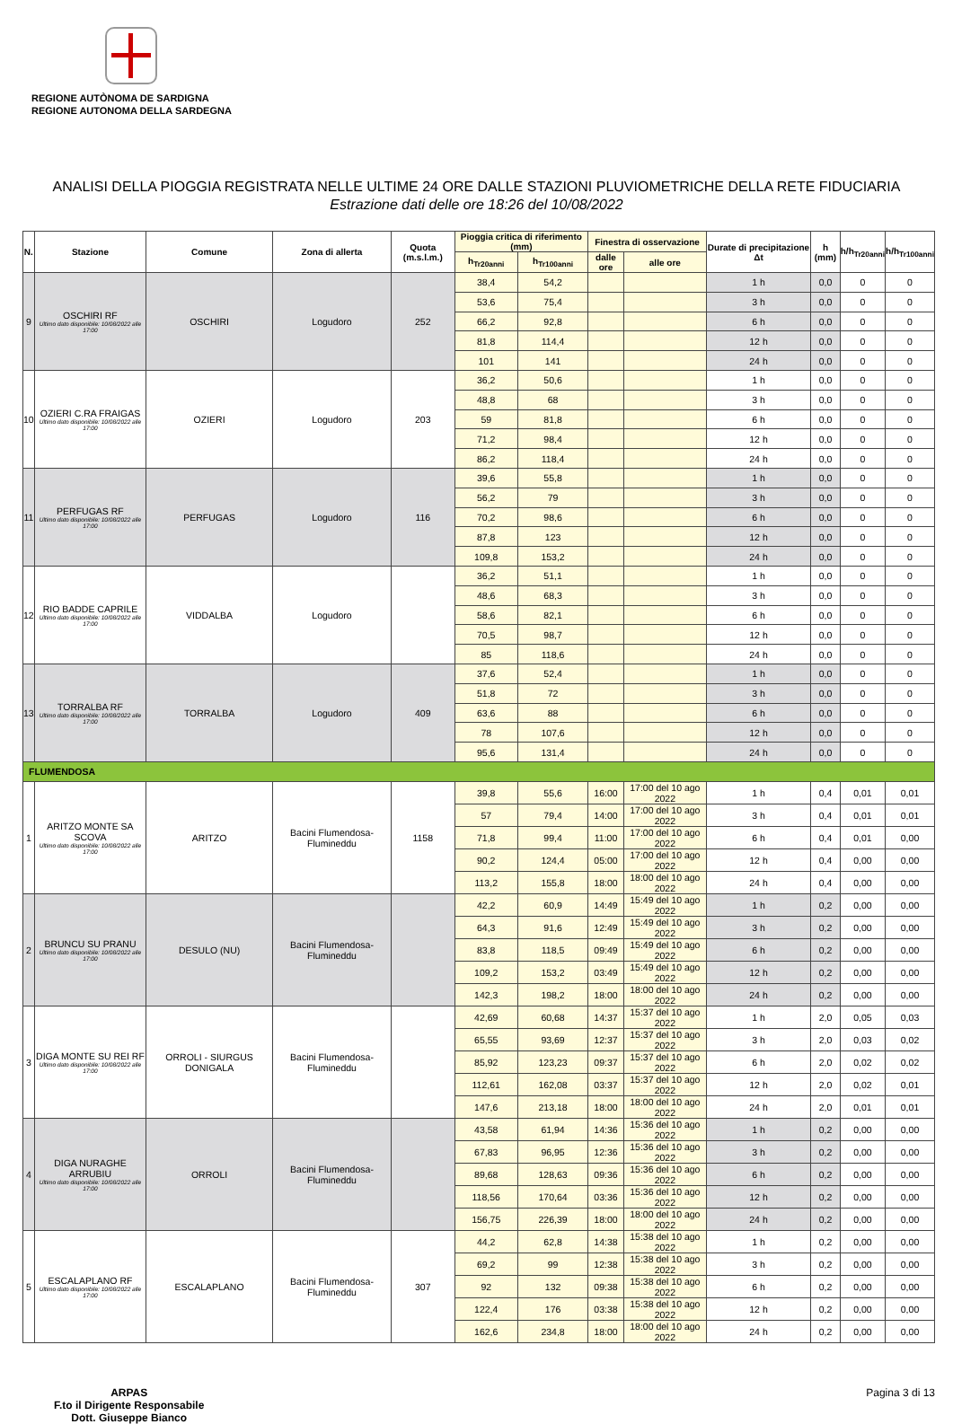REGIONE AUTÒNOMA DE SARDIGNA
REGIONE AUTONOMA DELLA SARDEGNA
ANALISI DELLA PIOGGIA REGISTRATA NELLE ULTIME 24 ORE DALLE STAZIONI PLUVIOMETRICHE DELLA RETE FIDUCIARIA
Estrazione dati delle ore 18:26 del 10/08/2022
| N. | Stazione | Comune | Zona di allerta | Quota (m.s.l.m.) | Pioggia critica di riferimento (mm) | | Finestra di osservazione | | Durate di precipitazione Δt | h (mm) | h/h<sub>Tr20anni</sub> | h/h<sub>Tr100anni</sub> |
| --- | --- | --- | --- | --- | --- | --- | --- | --- | --- | --- | --- | --- |
| | | | | | h<sub>Tr20anni</sub> | h<sub>Tr100anni</sub> | dalle ore | alle ore | | | | |
| 9 | OSCHIRI RF Ultimo dato disponibile: 10/08/2022 alle 17:00 | OSCHIRI | Logudoro | 252 | 38,4 | 54,2 | | | 1 h | 0,0 | 0 | 0 |
| | | | | | 53,6 | 75,4 | | | 3 h | 0,0 | 0 | 0 |
| | | | | | 66,2 | 92,8 | | | 6 h | 0,0 | 0 | 0 |
| | | | | | 81,8 | 114,4 | | | 12 h | 0,0 | 0 | 0 |
| | | | | | 101 | 141 | | | 24 h | 0,0 | 0 | 0 |
| 10 | OZIERI C.RA FRAIGAS Ultimo dato disponibile: 10/08/2022 alle 17:00 | OZIERI | Logudoro | 203 | 36,2 | 50,6 | | | 1 h | 0,0 | 0 | 0 |
| | | | | | 48,8 | 68 | | | 3 h | 0,0 | 0 | 0 |
| | | | | | 59 | 81,8 | | | 6 h | 0,0 | 0 | 0 |
| | | | | | 71,2 | 98,4 | | | 12 h | 0,0 | 0 | 0 |
| | | | | | 86,2 | 118,4 | | | 24 h | 0,0 | 0 | 0 |
| 11 | PERFUGAS RF Ultimo dato disponibile: 10/08/2022 alle 17:00 | PERFUGAS | Logudoro | 116 | 39,6 | 55,8 | | | 1 h | 0,0 | 0 | 0 |
| | | | | | 56,2 | 79 | | | 3 h | 0,0 | 0 | 0 |
| | | | | | 70,2 | 98,6 | | | 6 h | 0,0 | 0 | 0 |
| | | | | | 87,8 | 123 | | | 12 h | 0,0 | 0 | 0 |
| | | | | | 109,8 | 153,2 | | | 24 h | 0,0 | 0 | 0 |
| 12 | RIO BADDE CAPRILE Ultimo dato disponibile: 10/08/2022 alle 17:00 | VIDDALBA | Logudoro | | 36,2 | 51,1 | | | 1 h | 0,0 | 0 | 0 |
| | | | | | 48,6 | 68,3 | | | 3 h | 0,0 | 0 | 0 |
| | | | | | 58,6 | 82,1 | | | 6 h | 0,0 | 0 | 0 |
| | | | | | 70,5 | 98,7 | | | 12 h | 0,0 | 0 | 0 |
| | | | | | 85 | 118,6 | | | 24 h | 0,0 | 0 | 0 |
| 13 | TORRALBA RF Ultimo dato disponibile: 10/08/2022 alle 17:00 | TORRALBA | Logudoro | 409 | 37,6 | 52,4 | | | 1 h | 0,0 | 0 | 0 |
| | | | | | 51,8 | 72 | | | 3 h | 0,0 | 0 | 0 |
| | | | | | 63,6 | 88 | | | 6 h | 0,0 | 0 | 0 |
| | | | | | 78 | 107,6 | | | 12 h | 0,0 | 0 | 0 |
| | | | | | 95,6 | 131,4 | | | 24 h | 0,0 | 0 | 0 |
| FLUMENDOSA | | | | | | | | | | | | |
| 1 | ARITZO MONTE SA SCOVA Ultimo dato disponibile: 10/08/2022 alle 17:00 | ARITZO | Bacini Flumendosa-Flumineddu | 1158 | 39,8 | 55,6 | 16:00 | 17:00 del 10 ago 2022 | 1 h | 0,4 | 0,01 | 0,01 |
| | | | | | 57 | 79,4 | 14:00 | 17:00 del 10 ago 2022 | 3 h | 0,4 | 0,01 | 0,01 |
| | | | | | 71,8 | 99,4 | 11:00 | 17:00 del 10 ago 2022 | 6 h | 0,4 | 0,01 | 0,00 |
| | | | | | 90,2 | 124,4 | 05:00 | 17:00 del 10 ago 2022 | 12 h | 0,4 | 0,00 | 0,00 |
| | | | | | 113,2 | 155,8 | 18:00 | 18:00 del 10 ago 2022 | 24 h | 0,4 | 0,00 | 0,00 |
| 2 | BRUNCU SU PRANU Ultimo dato disponibile: 10/08/2022 alle 17:00 | DESULO (NU) | Bacini Flumendosa-Flumineddu | | 42,2 | 60,9 | 14:49 | 15:49 del 10 ago 2022 | 1 h | 0,2 | 0,00 | 0,00 |
| | | | | | 64,3 | 91,6 | 12:49 | 15:49 del 10 ago 2022 | 3 h | 0,2 | 0,00 | 0,00 |
| | | | | | 83,8 | 118,5 | 09:49 | 15:49 del 10 ago 2022 | 6 h | 0,2 | 0,00 | 0,00 |
| | | | | | 109,2 | 153,2 | 03:49 | 15:49 del 10 ago 2022 | 12 h | 0,2 | 0,00 | 0,00 |
| | | | | | 142,3 | 198,2 | 18:00 | 18:00 del 10 ago 2022 | 24 h | 0,2 | 0,00 | 0,00 |
| 3 | DIGA MONTE SU REI RF Ultimo dato disponibile: 10/08/2022 alle 17:00 | ORROLI - SIURGUS DONIGALA | Bacini Flumendosa-Flumineddu | | 42,69 | 60,68 | 14:37 | 15:37 del 10 ago 2022 | 1 h | 2,0 | 0,05 | 0,03 |
| | | | | | 65,55 | 93,69 | 12:37 | 15:37 del 10 ago 2022 | 3 h | 2,0 | 0,03 | 0,02 |
| | | | | | 85,92 | 123,23 | 09:37 | 15:37 del 10 ago 2022 | 6 h | 2,0 | 0,02 | 0,02 |
| | | | | | 112,61 | 162,08 | 03:37 | 15:37 del 10 ago 2022 | 12 h | 2,0 | 0,02 | 0,01 |
| | | | | | 147,6 | 213,18 | 18:00 | 18:00 del 10 ago 2022 | 24 h | 2,0 | 0,01 | 0,01 |
| 4 | DIGA NURAGHE ARRUBIU Ultimo dato disponibile: 10/08/2022 alle 17:00 | ORROLI | Bacini Flumendosa-Flumineddu | | 43,58 | 61,94 | 14:36 | 15:36 del 10 ago 2022 | 1 h | 0,2 | 0,00 | 0,00 |
| | | | | | 67,83 | 96,95 | 12:36 | 15:36 del 10 ago 2022 | 3 h | 0,2 | 0,00 | 0,00 |
| | | | | | 89,68 | 128,63 | 09:36 | 15:36 del 10 ago 2022 | 6 h | 0,2 | 0,00 | 0,00 |
| | | | | | 118,56 | 170,64 | 03:36 | 15:36 del 10 ago 2022 | 12 h | 0,2 | 0,00 | 0,00 |
| | | | | | 156,75 | 226,39 | 18:00 | 18:00 del 10 ago 2022 | 24 h | 0,2 | 0,00 | 0,00 |
| 5 | ESCALAPLANO RF Ultimo dato disponibile: 10/08/2022 alle 17:00 | ESCALAPLANO | Bacini Flumendosa-Flumineddu | 307 | 44,2 | 62,8 | 14:38 | 15:38 del 10 ago 2022 | 1 h | 0,2 | 0,00 | 0,00 |
| | | | | | 69,2 | 99 | 12:38 | 15:38 del 10 ago 2022 | 3 h | 0,2 | 0,00 | 0,00 |
| | | | | | 92 | 132 | 09:38 | 15:38 del 10 ago 2022 | 6 h | 0,2 | 0,00 | 0,00 |
| | | | | | 122,4 | 176 | 03:38 | 15:38 del 10 ago 2022 | 12 h | 0,2 | 0,00 | 0,00 |
| | | | | | 162,6 | 234,8 | 18:00 | 18:00 del 10 ago 2022 | 24 h | 0,2 | 0,00 | 0,00 |
ARPAS
F.to il Dirigente Responsabile
Dott. Giuseppe Bianco
Pagina 3 di 13